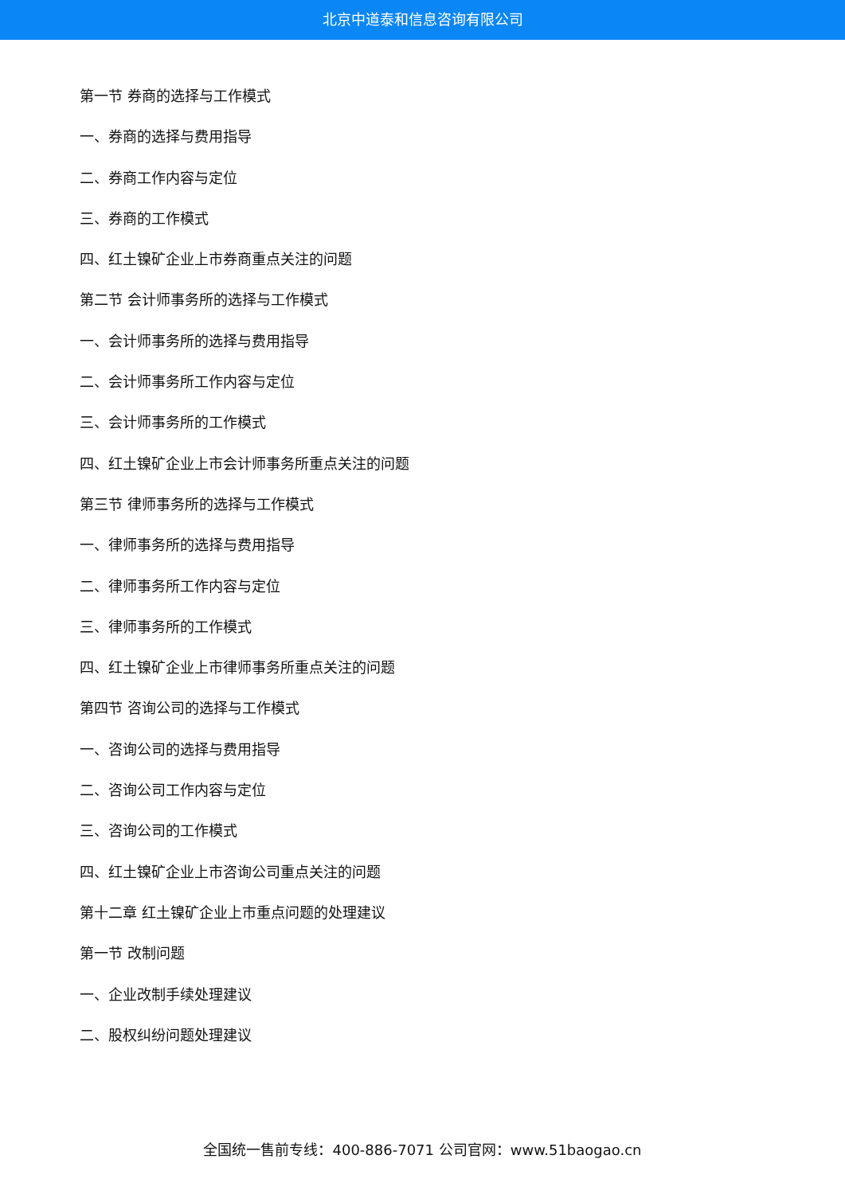北京中道泰和信息咨询有限公司
第一节 券商的选择与工作模式
一、券商的选择与费用指导
二、券商工作内容与定位
三、券商的工作模式
四、红土镍矿企业上市券商重点关注的问题
第二节 会计师事务所的选择与工作模式
一、会计师事务所的选择与费用指导
二、会计师事务所工作内容与定位
三、会计师事务所的工作模式
四、红土镍矿企业上市会计师事务所重点关注的问题
第三节 律师事务所的选择与工作模式
一、律师事务所的选择与费用指导
二、律师事务所工作内容与定位
三、律师事务所的工作模式
四、红土镍矿企业上市律师事务所重点关注的问题
第四节 咨询公司的选择与工作模式
一、咨询公司的选择与费用指导
二、咨询公司工作内容与定位
三、咨询公司的工作模式
四、红土镍矿企业上市咨询公司重点关注的问题
第十二章 红土镍矿企业上市重点问题的处理建议
第一节 改制问题
一、企业改制手续处理建议
二、股权纠纷问题处理建议
全国统一售前专线：400-886-7071 公司官网：www.51baogao.cn